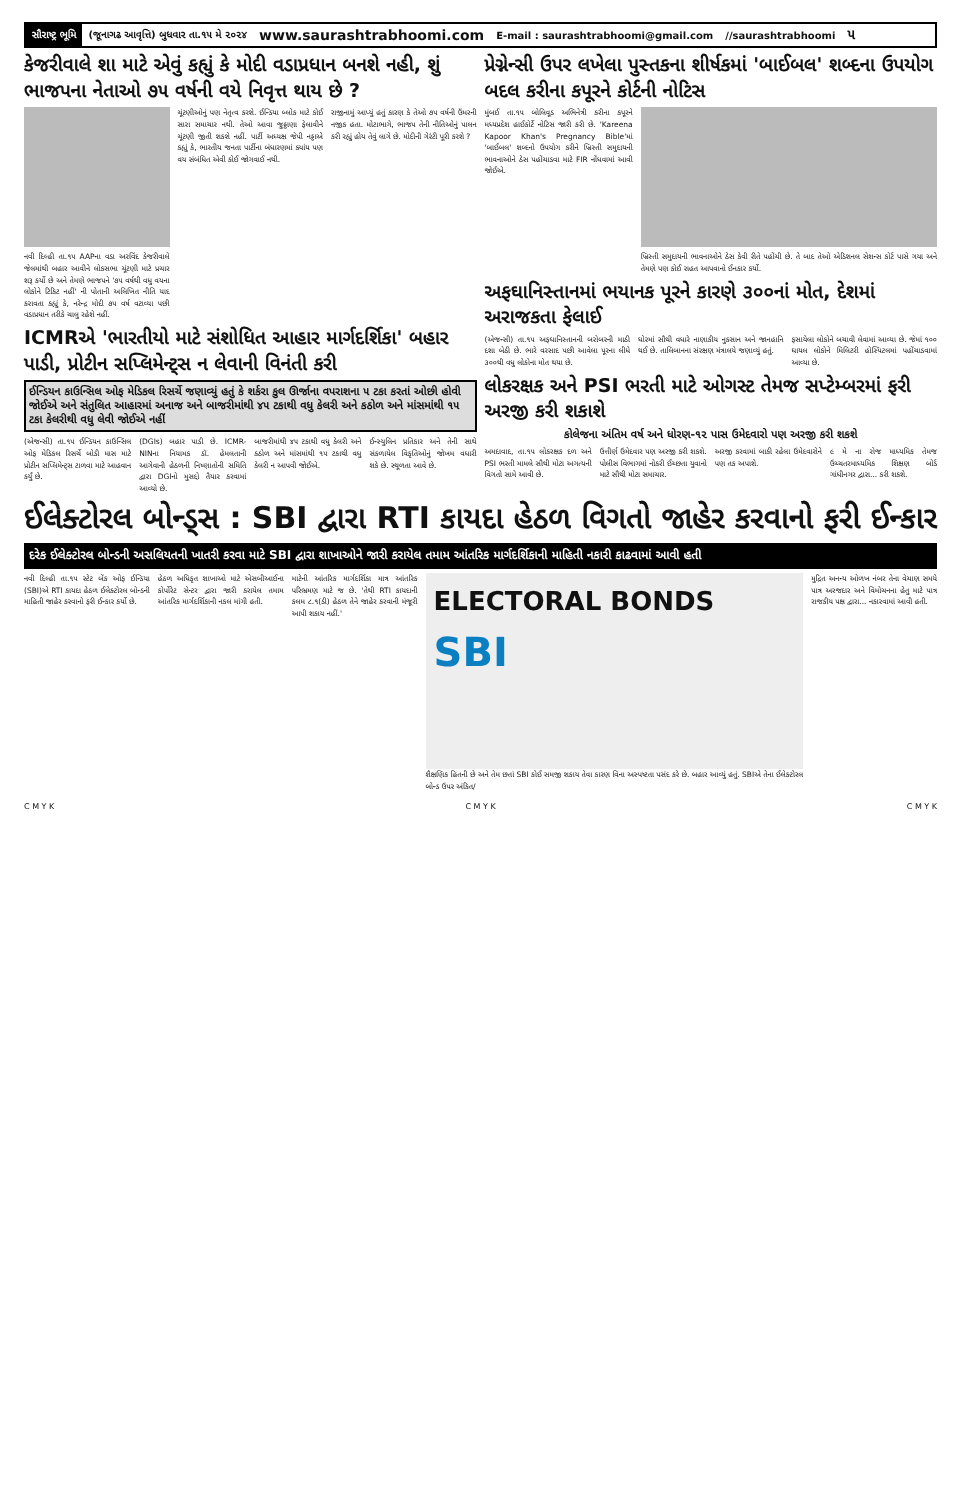સૌરાષ્ટ્ર ભૂમિ
(જૂનાગઢ આવૃત્તિ) બુધવાર તા.૧૫ મે ૨૦૨૪
www.saurashtrabhoomi.com
E-mail : saurashtrabhoomi@gmail.com
//saurashtrabhoomi
૫
કેજરીવાલે શા માટે એવું કહ્યું કે મોદી વડાપ્રધાન બનશે નહી, શું ભાજપના નેતાઓ ૭૫ વર્ષની વયે નિવૃત્ત થાય છે ?
નવી દિલ્હી તા.૧૫ AAPના વડા અરવિંદ કેજરીવાલે જેલમાંથી બહાર આવીને લોકસભા ચૂંટણી માટે પ્રચાર શરૂ કર્યો છે અને તેમણે ભાજપને '૭૫ વર્ષથી વધુ વયના લોકોને ટિકિટ નહીં' ની પોતાની અલિખિત નીતિ યાદ કરાવતા કહ્યું કે, નરેન્દ્ર મોદી ૭૫ વર્ષ વટાવ્યા પછી વડાપ્રધાન તરીકે ચાલુ રહેશે નહીં.
ચૂંટણીઓનું પણ નેતૃત્વ કરશે. ઈન્ડિયા બ્લોક માટે કોઈ સારા સમાચાર નથી. તેઓ આવા જુઠ્ઠાણા ફેલાવીને ચૂંટણી જીતી શકશે નહીં. પાર્ટી અધ્યક્ષ જેપી નડ્ડાએ કહ્યું કે, ભારતીય જનતા પાર્ટીના બંધારણમાં ક્યાંય પણ વય સંબંધિત એવી કોઈ જોગવાઈ નથી.
રાજીનામું આપ્યું હતું કારણ કે તેઓ ૭૫ વર્ષની ઉંમરની નજીક હતા. મોટાભાગે, ભાજપ તેની નીતિઓનું પાલન કરી રહ્યું હોય તેવું લાગે છે. મોદીની ગેરંટી પૂરી કરશે ?
ICMRએ 'ભારતીયો માટે સંશોધિત આહાર માર્ગદર્શિકા' બહાર પાડી, પ્રોટીન સપ્લિમેન્ટ્સ ન લેવાની વિનંતી કરી
ઈન્ડિયન કાઉન્સિલ ઓફ મેડિકલ રિસર્ચે જણાવ્યું હતું કે શર્કરા કુલ ઊર્જાના વપરાશના ૫ ટકા કરતાં ઓછી હોવી જોઈએ અને સંતુલિત આહારમાં અનાજ અને બાજરીમાંથી ૪૫ ટકાથી વધુ કેલરી અને કઠોળ અને માંસમાંથી ૧૫ ટકા કેલરીથી વધુ લેવી જોઈએ નહીં
(એજન્સી) તા.૧૫ ઈન્ડિયન કાઉન્સિલ ઓફ મેડિકલ રિસર્ચે બોડી માસ માટે પ્રોટીન સપ્લિમેન્ટ્સ ટાળવા માટે આહવાન કર્યું છે.
(DGIs) બહાર પાડી છે. ICMR-NINના નિયામક ડૉ. હેમલતાની આગેવાની હેઠળની નિષ્ણાતોની સમિતિ દ્વારા DGIનો મુસદ્દો તૈયાર કરવામાં આવ્યો છે.
બાજરીમાંથી ૪૫ ટકાથી વધુ કેલરી અને કઠોળ અને માંસમાંથી ૧૫ ટકાથી વધુ કેલરી ન આપવી જોઈએ.
ઈન્સ્યુલિન પ્રતિકાર અને તેની સાથે સંકળાયેલ વિકૃતિઓનું જોખમ વધારી શકે છે. સ્થૂળતા આવે છે.
પ્રેગ્નેન્સી ઉપર લખેલા પુસ્તકના શીર્ષકમાં 'બાઈબલ' શબ્દના ઉપયોગ બદલ કરીના કપૂરને કોર્ટની નોટિસ
મુંબઈ તા.૧૫ બોલિવૂડ અભિનેત્રી કરીના કપૂરને મધ્યપ્રદેશ હાઈકોર્ટે નોટિસ જારી કરી છે. 'Kareena Kapoor Khan's Pregnancy Bible'માં 'બાઈબલ' શબ્દનો ઉપયોગ કરીને ખ્રિસ્તી સમુદાયની ભાવનાઓને ઠેસ પહોંચાડવા માટે FIR નોંધવામાં આવી જોઈએ.
ખ્રિસ્તી સમુદાયની ભાવનાઓને ઠેસ કેવી રીતે પહોંચી છે. તે બાદ તેઓ એડિશનલ સેશન્સ કોર્ટ પાસે ગયા અને તેમણે પણ કોઈ રાહત આપવાનો ઈનકાર કર્યો.
અફઘાનિસ્તાનમાં ભયાનક પૂરને કારણે ૩૦૦નાં મોત, દેશમાં અરાજકતા ફેલાઈ
(એજન્સી) તા.૧૫ અફઘાનિસ્તાનની બરોબરની માઠી દશા બેઠી છે. ભારે વરસાદ પછી આવેલા પૂરના લીધે ૩૦૦થી વધુ લોકોના મોત થયા છે.
ઘોરમાં સૌથી વધારે નાણાકીય નુકસાન અને જાનહાનિ થઈ છે. તાલિબાનના સંરક્ષણ મંત્રાલયે જણાવ્યું હતું.
ફસાયેલા લોકોને બચાવી લેવામાં આવ્યા છે. જેમાં ૧૦૦ ઘાયલ લોકોને મિલિટરી હોસ્પિટલમાં પહોંચાડવામાં આવ્યા છે.
લોકરક્ષક અને PSI ભરતી માટે ઓગસ્ટ તેમજ સપ્ટેમ્બરમાં ફરી અરજી કરી શકાશે
કોલેજના અંતિમ વર્ષ અને ધોરણ-૧૨ પાસ ઉમેદવારો પણ અરજી કરી શકશે
અમદાવાદ, તા.૧૫ લોકરક્ષક દળ અને PSI ભરતી મામલે સૌથી મોટા અગત્યની વિગતો સામે આવી છે.
ઉત્તીર્ણ ઉમેદવાર પણ અરજી કરી શકશે. પોલીસ વિભાગમાં નોકરી ઈચ્છતા યુવાનો માટે સૌથી મોટા સમાચાર.
અરજી કરવામાં બાકી રહેલા ઉમેદવારોને પણ તક અપાશે.
૯ મે ના રોજ માધ્યમિક તેમજ ઉચ્ચતરમાધ્યમિક શિક્ષણ બોર્ડ ગાંધીનગર દ્વારા... કરી શકશે.
ઈલેક્ટોરલ બોન્ડ્સ : SBI દ્વારા RTI કાયદા હેઠળ વિગતો જાહેર કરવાનો ફરી ઈન્કાર
દરેક ઈલેક્ટોરલ બોન્ડની અસલિયતની ખાતરી કરવા માટે SBI દ્વારા શાખાઓને જારી કરાયેલ તમામ આંતરિક માર્ગદર્શિકાની માહિતી નકારી કાઢવામાં આવી હતી
નવી દિલ્હી તા.૧૫ સ્ટેટ બેંક ઓફ ઈન્ડિયા (SBI)એ RTI કાયદા હેઠળ ઈલેક્ટોરલ બોન્ડની માહિતી જાહેર કરવાનો ફરી ઈન્કાર કર્યો છે.
હેઠળ અધિકૃત શાખાઓ માટે એસબીઆઈના કોર્પોરેટ સેન્ટર દ્વારા જારી કરાયેલ તમામ આંતરિક માર્ગદર્શિકાની નકલ માંગી હતી.
માટેની આંતરિક માર્ગદર્શિકા માત્ર આંતરિક પરિભ્રમણ માટે જ છે. 'તેથી RTI કાયદાની કલમ ૮.૧(ડી) હેઠળ તેને જાહેર કરવાની મંજૂરી આપી શકાય નહીં.'
ELECTORAL BONDS
SBI
શૈક્ષણિક હિતની છે અને તેમ છતાં SBI કોઈ સમજી શકાય તેવા કારણ વિના અસ્પષ્ટતા પસંદ કરે છે. બહાર આવ્યું હતું. SBIએ તેના ઈલેક્ટોરલ બોન્ડ ઉપર અંકિત/
મુદ્રિત અનન્ય ઓળખ નંબર તેના વેચાણ સમયે પાત્ર અરજદાર અને વિમોચનના હેતુ માટે પાત્ર રાજકીય પક્ષ દ્વારા... નકારવામાં આવી હતી.
C M Y K C M Y K C M Y K